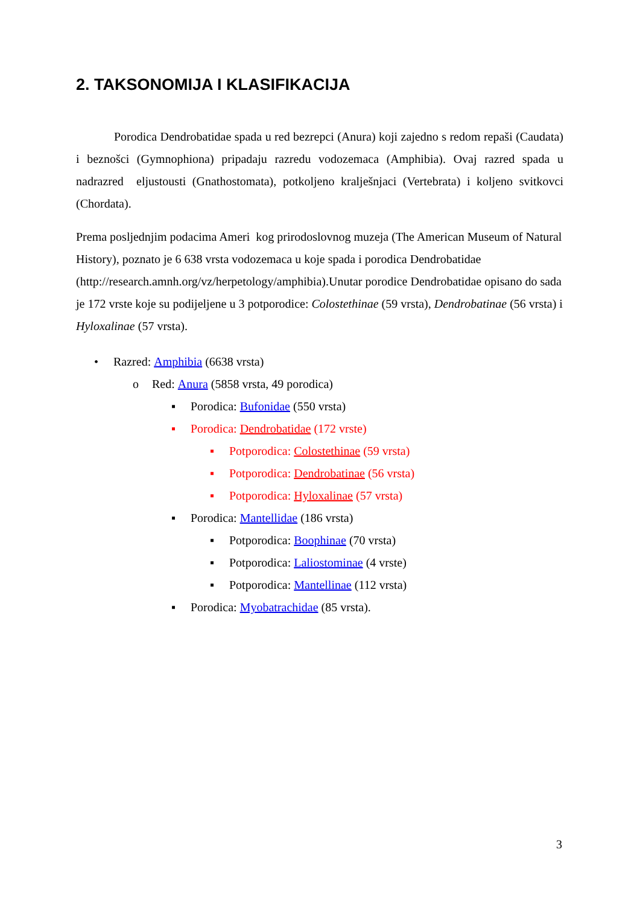2. TAKSONOMIJA I KLASIFIKACIJA
Porodica Dendrobatidae spada u red bezrepci (Anura) koji zajedno s redom repaši (Caudata) i beznošci (Gymnophiona) pripadaju razredu vodozemaca (Amphibia). Ovaj razred spada u nadrazred eljustousti (Gnathostomata), potkoljeno kralješnjaci (Vertebrata) i koljeno svitkovci (Chordata).
Prema posljednjim podacima Ameri kog prirodoslovnog muzeja (The American Museum of Natural History), poznato je 6 638 vrsta vodozemaca u koje spada i porodica Dendrobatidae (http://research.amnh.org/vz/herpetology/amphibia).Unutar porodice Dendrobatidae opisano do sada je 172 vrste koje su podijeljene u 3 potporodice: Colostethinae (59 vrsta), Dendrobatinae (56 vrsta) i Hyloxalinae (57 vrsta).
• Razred: Amphibia (6638 vrsta)
o Red: Anura (5858 vrsta, 49 porodica)
▪ Porodica: Bufonidae (550 vrsta)
▪ Porodica: Dendrobatidae (172 vrste)
▪ Potporodica: Colostethinae (59 vrsta)
▪ Potporodica: Dendrobatinae (56 vrsta)
▪ Potporodica: Hyloxalinae (57 vrsta)
▪ Porodica: Mantellidae (186 vrsta)
▪ Potporodica: Boophinae (70 vrsta)
▪ Potporodica: Laliostominae (4 vrste)
▪ Potporodica: Mantellinae (112 vrsta)
▪ Porodica: Myobatrachidae (85 vrsta).
3